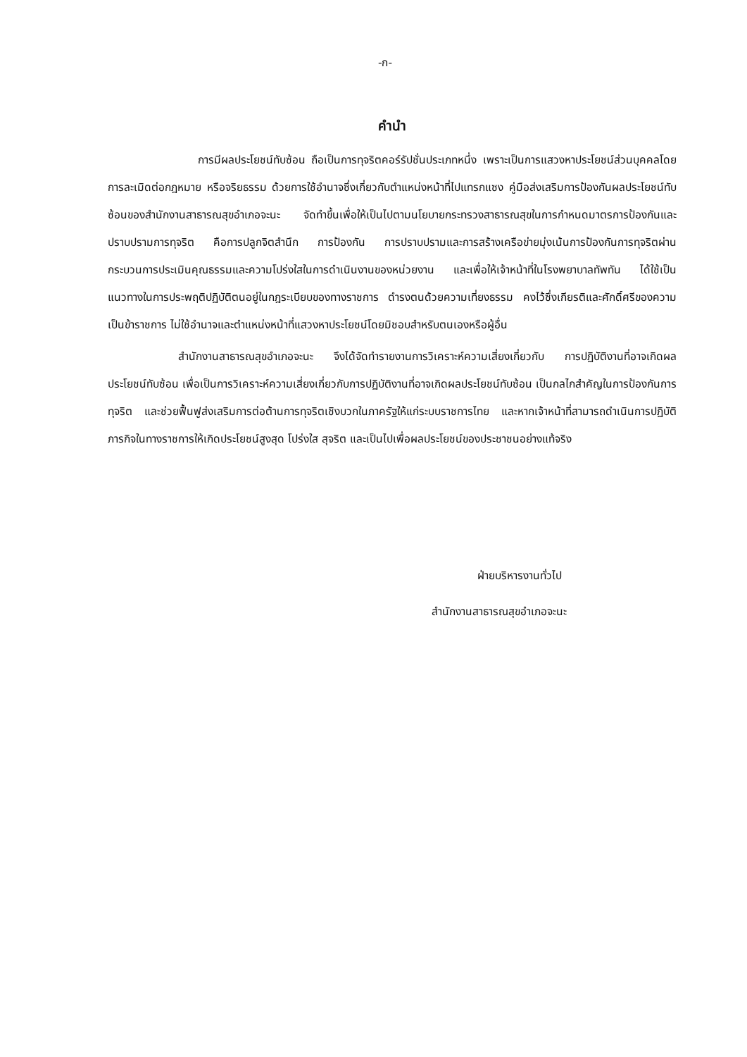-ก-
คำนำ
การมีผลประโยชน์ทับซ้อน ถือเป็นการทุจริตคอร์รัปชั่นประเภทหนึ่ง เพราะเป็นการแสวงหาประโยชน์ส่วนบุคคลโดยการละเมิดต่อกฎหมาย หรือจริยธรรม ด้วยการใช้อำนาจซึ่งเกี่ยวกับตำแหน่งหน้าที่ไปแทรกแซง คู่มือส่งเสริมการป้องกันผลประโยชน์ทับซ้อนของสำนักงานสาธารณสุขอำเภอจะนะ จัดทำขึ้นเพื่อให้เป็นไปตามนโยบายกระทรวงสาธารณสุขในการกำหนดมาตรการป้องกันและปราบปรามการทุจริต คือการปลูกจิตสำนึก การป้องกัน การปราบปรามและการสร้างเครือข่ายมุ่งเน้นการป้องกันการทุจริตผ่านกระบวนการประเมินคุณธรรมและความโปร่งใสในการดำเนินงานของหน่วยงาน และเพื่อให้เจ้าหน้าที่ในโรงพยาบาลทัพทัน ได้ใช้เป็นแนวทางในการประพฤติปฏิบัติตนอยู่ในกฎระเบียบของทางราชการ ดำรงตนด้วยความเที่ยงธรรม คงไว้ซึ่งเกียรติและศักดิ์ศรีของความเป็นข้าราชการ ไม่ใช้อำนาจและตำแหน่งหน้าที่แสวงหาประโยชน์โดยมิชอบสำหรับตนเองหรือผู้อื่น
สำนักงานสาธารณสุขอำเภอจะนะ จึงได้จัดทำรายงานการวิเคราะห์ความเสี่ยงเกี่ยวกับ การปฏิบัติงานที่อาจเกิดผลประโยชน์ทับซ้อน เพื่อเป็นการวิเคราะห์ความเสี่ยงเกี่ยวกับการปฏิบัติงานที่อาจเกิดผลประโยชน์ทับซ้อน เป็นกลไกสำคัญในการป้องกันการทุจริต และช่วยฟื้นฟูส่งเสริมการต่อต้านการทุจริตเชิงบวกในภาครัฐให้แก่ระบบราชการไทย และหากเจ้าหน้าที่สามารถดำเนินการปฏิบัติภารกิจในทางราชการให้เกิดประโยชน์สูงสุด โปร่งใส สุจริต และเป็นไปเพื่อผลประโยชน์ของประชาชนอย่างแท้จริง
ฝ่ายบริหารงานทั่วไป
สำนักงานสาธารณสุขอำเภอจะนะ